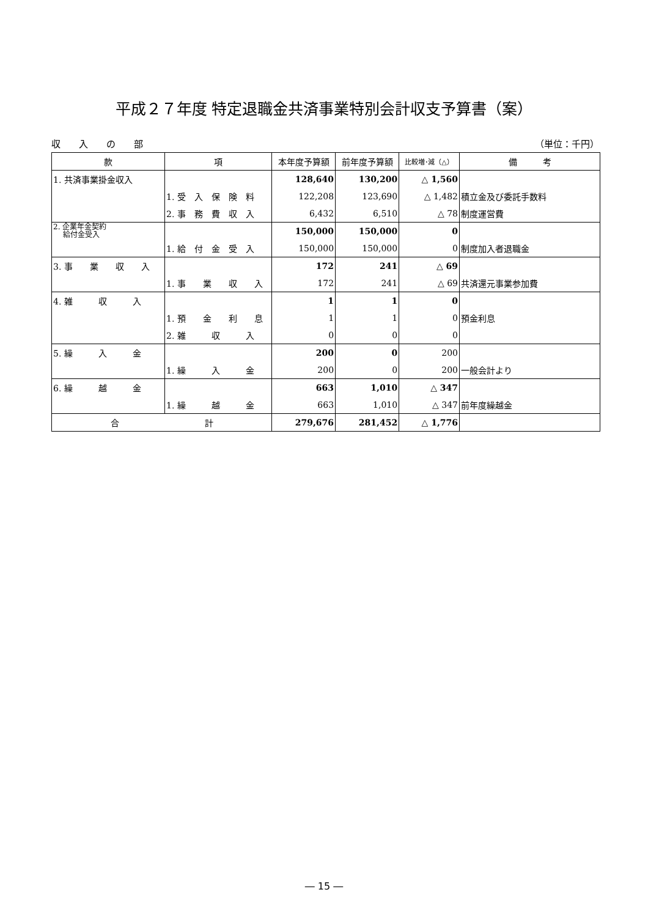平成２７年度 特定退職金共済事業特別会計収支予算書（案）
収　　入　　の　　部 （単位：千円）
| 款 | 項 | 本年度予算額 | 前年度予算額 | 比較増･減（△） | 備 考 |
| --- | --- | --- | --- | --- | --- |
| 1. 共済事業掛金収入 | | 128,640 | 130,200 | △ 1,560 | |
| | 1. 受 入 保 険 料 | 122,208 | 123,690 | △ 1,482 | 積立金及び委託手数料 |
| | 2. 事 務 費 収 入 | 6,432 | 6,510 | △ 78 | 制度運営費 |
| 2. 企業年金契約 給付金受入 | | 150,000 | 150,000 | 0 | |
| | 1. 給 付 金 受 入 | 150,000 | 150,000 | 0 | 制度加入者退職金 |
| 3. 事 業 収 入 | | 172 | 241 | △ 69 | |
| | 1. 事 業 収 入 | 172 | 241 | △ 69 | 共済還元事業参加費 |
| 4. 雑 収 入 | | 1 | 1 | 0 | |
| | 1. 預 金 利 息 | 1 | 1 | 0 | 預金利息 |
| | 2. 雑 収 入 | 0 | 0 | 0 | |
| 5. 繰 入 金 | | 200 | 0 | 200 | |
| | 1. 繰 入 金 | 200 | 0 | 200 | 一般会計より |
| 6. 繰 越 金 | | 663 | 1,010 | △ 347 | |
| | 1. 繰 越 金 | 663 | 1,010 | △ 347 | 前年度繰越金 |
| 合 計 | | 279,676 | 281,452 | △ 1,776 | |
― 15 ―